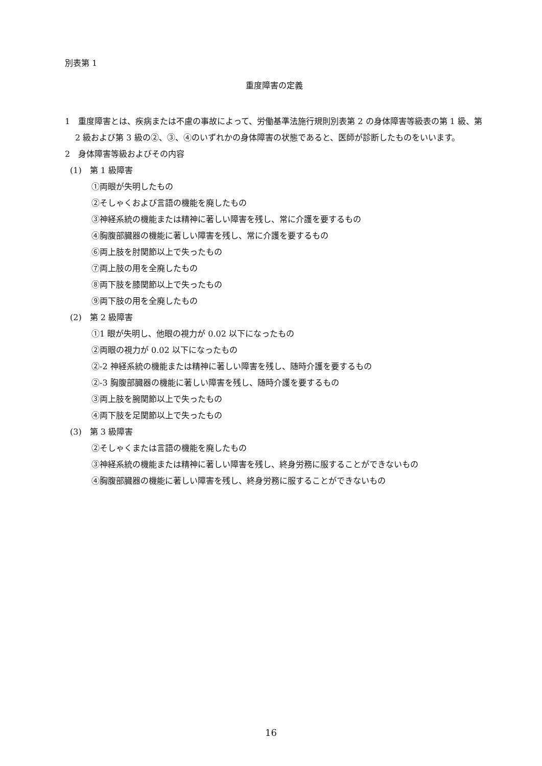別表第 1
重度障害の定義
1　重度障害とは、疾病または不慮の事故によって、労働基準法施行規則別表第 2 の身体障害等級表の第 1 級、第 2 級および第 3 級の②、③、④のいずれかの身体障害の状態であると、医師が診断したものをいいます。
2　身体障害等級およびその内容
(1)　第 1 級障害
①両眼が失明したもの
②そしゃくおよび言語の機能を廃したもの
③神経系統の機能または精神に著しい障害を残し、常に介護を要するもの
④胸腹部臓器の機能に著しい障害を残し、常に介護を要するもの
⑥両上肢を肘関節以上で失ったもの
⑦両上肢の用を全廃したもの
⑧両下肢を膝関節以上で失ったもの
⑨両下肢の用を全廃したもの
(2)　第 2 級障害
①1 眼が失明し、他眼の視力が 0.02 以下になったもの
②両眼の視力が 0.02 以下になったもの
②-2 神経系統の機能または精神に著しい障害を残し、随時介護を要するもの
②-3 胸腹部臓器の機能に著しい障害を残し、随時介護を要するもの
③両上肢を腕関節以上で失ったもの
④両下肢を足関節以上で失ったもの
(3)　第 3 級障害
②そしゃくまたは言語の機能を廃したもの
③神経系統の機能または精神に著しい障害を残し、終身労務に服することができないもの
④胸腹部臓器の機能に著しい障害を残し、終身労務に服することができないもの
16